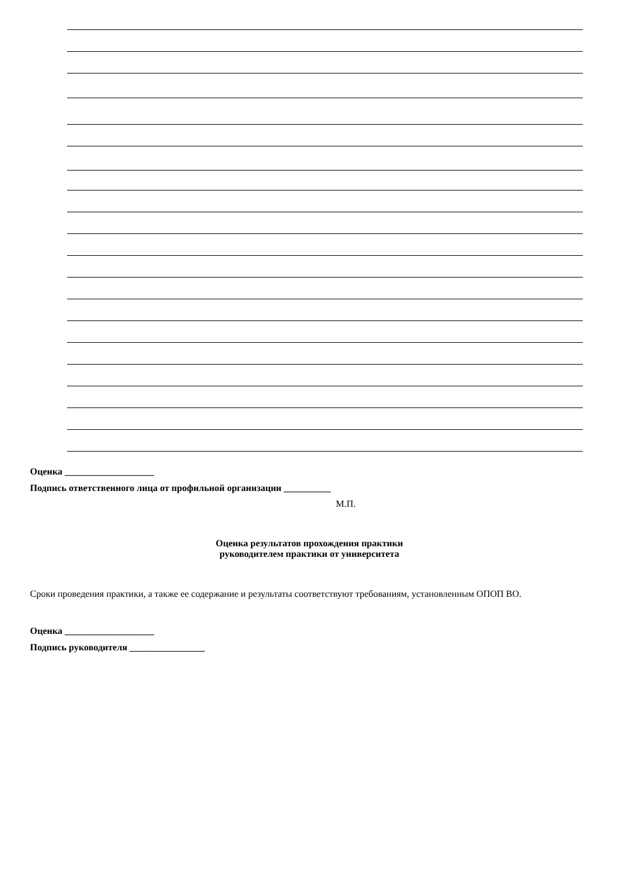Оценка ___________________
Подпись ответственного лица от профильной организации __________
М.П.
Оценка результатов прохождения практики
руководителем практики от университета
Сроки проведения практики, а также ее содержание и результаты соответствуют требованиям, установленным ОПОП ВО.
Оценка ___________________
Подпись руководителя ________________